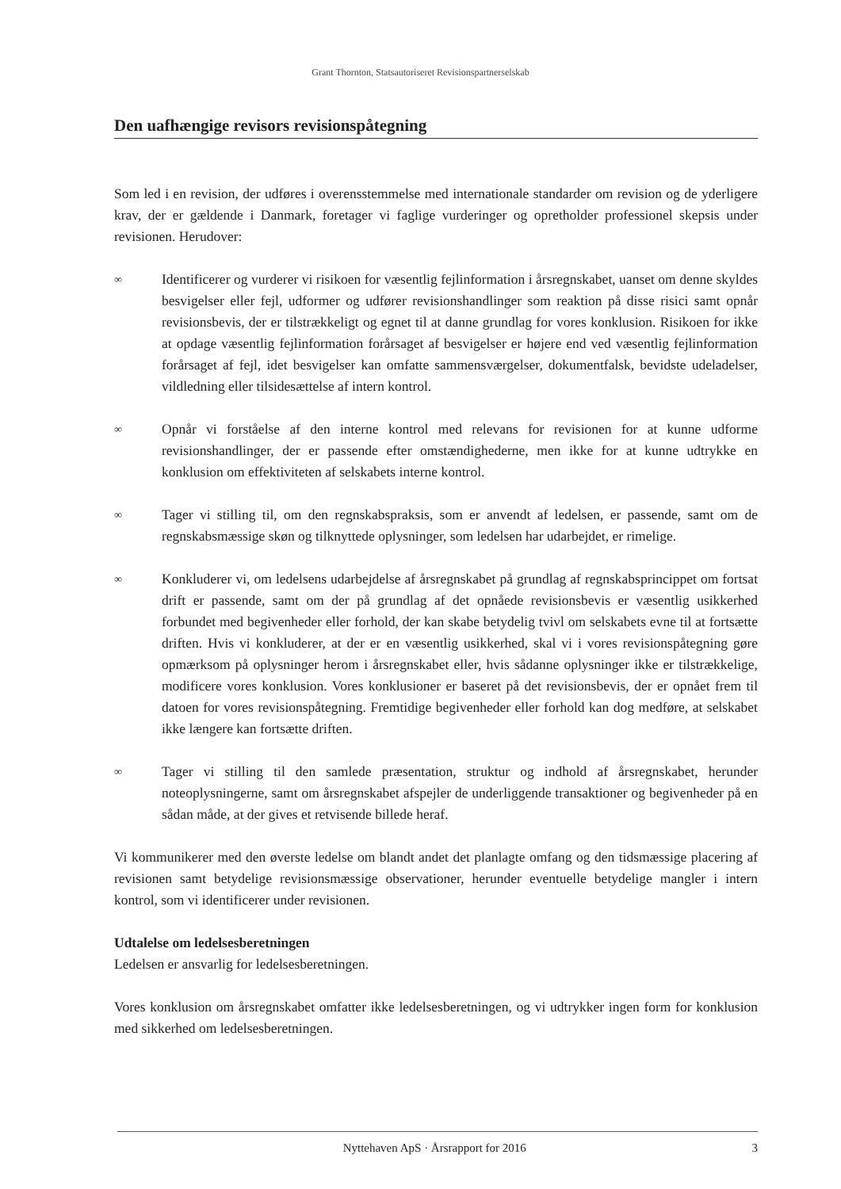Grant Thornton, Statsautoriseret Revisionspartnerselskab
Den uafhængige revisors revisionspåtegning
Som led i en revision, der udføres i overensstemmelse med internationale standarder om revision og de yderligere krav, der er gældende i Danmark, foretager vi faglige vurderinger og opretholder professionel skepsis under revisionen. Herudover:
∞
Identificerer og vurderer vi risikoen for væsentlig fejlinformation i årsregnskabet, uanset om denne skyldes besvigelser eller fejl, udformer og udfører revisionshandlinger som reaktion på disse risici samt opnår revisionsbevis, der er tilstrækkeligt og egnet til at danne grundlag for vores konklusion. Risikoen for ikke at opdage væsentlig fejlinformation forårsaget af besvigelser er højere end ved væsentlig fejlinformation forårsaget af fejl, idet besvigelser kan omfatte sammensværgelser, dokumentfalsk, bevidste udeladelser, vildledning eller tilsidesættelse af intern kontrol.
∞
Opnår vi forståelse af den interne kontrol med relevans for revisionen for at kunne udforme revisionshandlinger, der er passende efter omstændighederne, men ikke for at kunne udtrykke en konklusion om effektiviteten af selskabets interne kontrol.
∞
Tager vi stilling til, om den regnskabspraksis, som er anvendt af ledelsen, er passende, samt om de regnskabsmæssige skøn og tilknyttede oplysninger, som ledelsen har udarbejdet, er rimelige.
∞
Konkluderer vi, om ledelsens udarbejdelse af årsregnskabet på grundlag af regnskabsprincippet om fortsat drift er passende, samt om der på grundlag af det opnåede revisionsbevis er væsentlig usikkerhed forbundet med begivenheder eller forhold, der kan skabe betydelig tvivl om selskabets evne til at fortsætte driften. Hvis vi konkluderer, at der er en væsentlig usikkerhed, skal vi i vores revisionspåtegning gøre opmærksom på oplysninger herom i årsregnskabet eller, hvis sådanne oplysninger ikke er tilstrækkelige, modificere vores konklusion. Vores konklusioner er baseret på det revisionsbevis, der er opnået frem til datoen for vores revisionspåtegning. Fremtidige begivenheder eller forhold kan dog medføre, at selskabet ikke længere kan fortsætte driften.
∞
Tager vi stilling til den samlede præsentation, struktur og indhold af årsregnskabet, herunder noteoplysningerne, samt om årsregnskabet afspejler de underliggende transaktioner og begivenheder på en sådan måde, at der gives et retvisende billede heraf.
Vi kommunikerer med den øverste ledelse om blandt andet det planlagte omfang og den tidsmæssige placering af revisionen samt betydelige revisionsmæssige observationer, herunder eventuelle betydelige mangler i intern kontrol, som vi identificerer under revisionen.
Udtalelse om ledelsesberetningen
Ledelsen er ansvarlig for ledelsesberetningen.
Vores konklusion om årsregnskabet omfatter ikke ledelsesberetningen, og vi udtrykker ingen form for konklusion med sikkerhed om ledelsesberetningen.
Nyttehaven ApS · Årsrapport for 2016 3